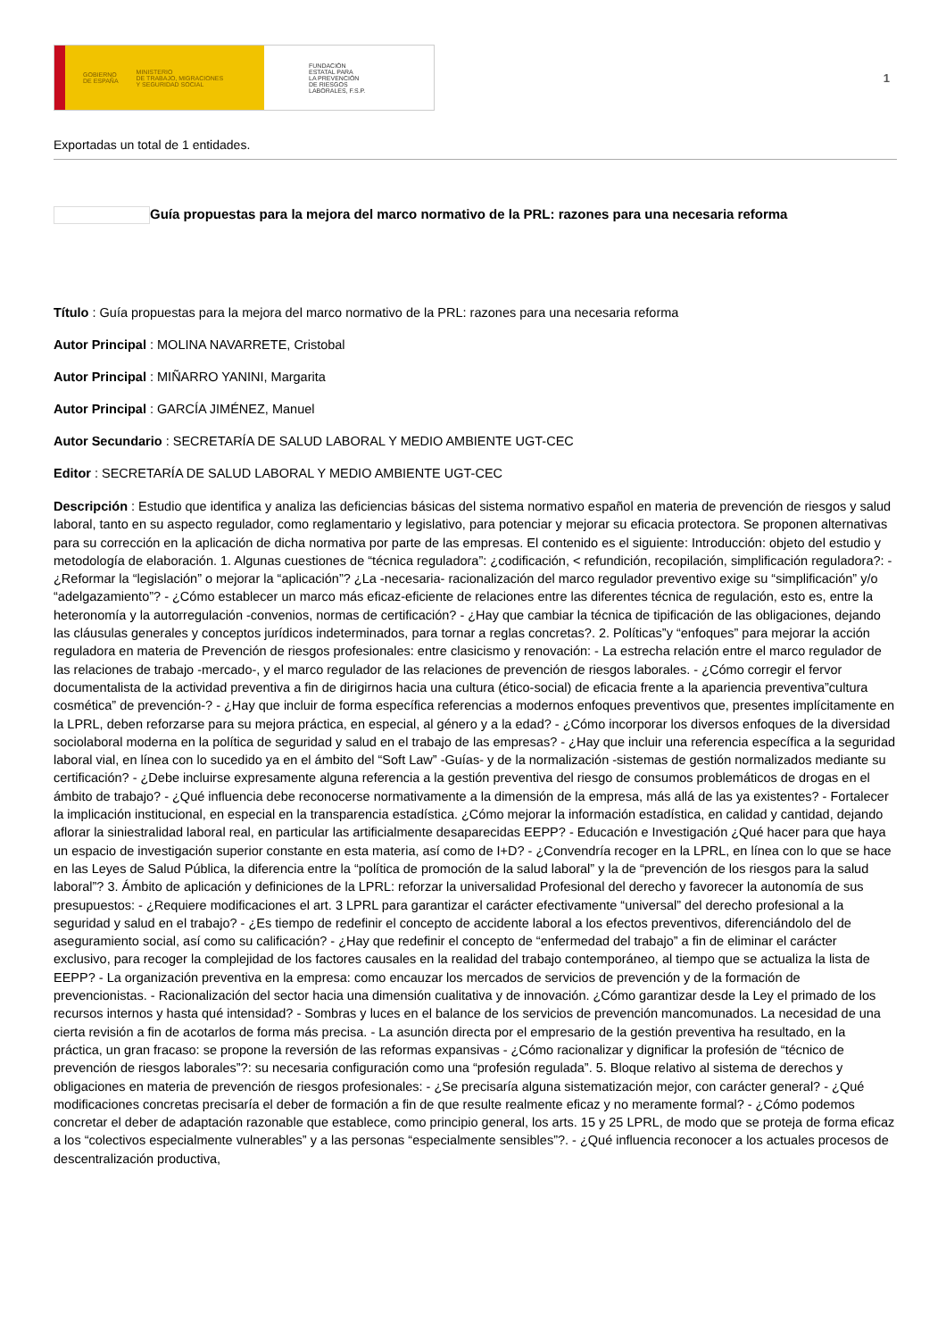GOBIERNO
DE ESPAÑA MINISTERIO
DE TRABAJO, MIGRACIONES
Y SEGURIDAD SOCIAL
FUNDACIÓN
ESTATAL PARA
LA PREVENCIÓN
DE RIESGOS
LABORALES, F.S.P.
1
Exportadas un total de 1 entidades.
Guía propuestas para la mejora del marco normativo de la PRL: razones para una necesaria reforma
Título : Guía propuestas para la mejora del marco normativo de la PRL: razones para una necesaria reforma
Autor Principal : MOLINA NAVARRETE, Cristobal
Autor Principal : MIÑARRO YANINI, Margarita
Autor Principal : GARCÍA JIMÉNEZ, Manuel
Autor Secundario : SECRETARÍA DE SALUD LABORAL Y MEDIO AMBIENTE UGT-CEC
Editor : SECRETARÍA DE SALUD LABORAL Y MEDIO AMBIENTE UGT-CEC
Descripción : Estudio que identifica y analiza las deficiencias básicas del sistema normativo español en materia de prevención de riesgos y salud laboral, tanto en su aspecto regulador, como reglamentario y legislativo, para potenciar y mejorar su eficacia protectora. Se proponen alternativas para su corrección en la aplicación de dicha normativa por parte de las empresas. El contenido es el siguiente: Introducción: objeto del estudio y metodología de elaboración. 1. Algunas cuestiones de “técnica reguladora”: ¿codificación, < refundición, recopilación, simplificación reguladora?: - ¿Reformar la “legislación” o mejorar la “aplicación”? ¿La -necesaria- racionalización del marco regulador preventivo exige su “simplificación” y/o “adelgazamiento”? - ¿Cómo establecer un marco más eficaz-eficiente de relaciones entre las diferentes técnica de regulación, esto es, entre la heteronomía y la autorregulación -convenios, normas de certificación? - ¿Hay que cambiar la técnica de tipificación de las obligaciones, dejando las cláusulas generales y conceptos jurídicos indeterminados, para tornar a reglas concretas?. 2. Políticas”y “enfoques” para mejorar la acción reguladora en materia de Prevención de riesgos profesionales: entre clasicismo y renovación: - La estrecha relación entre el marco regulador de las relaciones de trabajo -mercado-, y el marco regulador de las relaciones de prevención de riesgos laborales. - ¿Cómo corregir el fervor documentalista de la actividad preventiva a fin de dirigirnos hacia una cultura (ético-social) de eficacia frente a la apariencia preventiva”cultura cosmética” de prevención-? - ¿Hay que incluir de forma específica referencias a modernos enfoques preventivos que, presentes implícitamente en la LPRL, deben reforzarse para su mejora práctica, en especial, al género y a la edad? - ¿Cómo incorporar los diversos enfoques de la diversidad sociolaboral moderna en la política de seguridad y salud en el trabajo de las empresas? - ¿Hay que incluir una referencia específica a la seguridad laboral vial, en línea con lo sucedido ya en el ámbito del “Soft Law” -Guías- y de la normalización -sistemas de gestión normalizados mediante su certificación? - ¿Debe incluirse expresamente alguna referencia a la gestión preventiva del riesgo de consumos problemáticos de drogas en el ámbito de trabajo? - ¿Qué influencia debe reconocerse normativamente a la dimensión de la empresa, más allá de las ya existentes? - Fortalecer la implicación institucional, en especial en la transparencia estadística. ¿Cómo mejorar la información estadística, en calidad y cantidad, dejando aflorar la siniestralidad laboral real, en particular las artificialmente desaparecidas EEPP? - Educación e Investigación ¿Qué hacer para que haya un espacio de investigación superior constante en esta materia, así como de I+D? - ¿Convendría recoger en la LPRL, en línea con lo que se hace en las Leyes de Salud Pública, la diferencia entre la “política de promoción de la salud laboral” y la de “prevención de los riesgos para la salud laboral”? 3. Ámbito de aplicación y definiciones de la LPRL: reforzar la universalidad Profesional del derecho y favorecer la autonomía de sus presupuestos: - ¿Requiere modificaciones el art. 3 LPRL para garantizar el carácter efectivamente “universal” del derecho profesional a la seguridad y salud en el trabajo? - ¿Es tiempo de redefinir el concepto de accidente laboral a los efectos preventivos, diferenciándolo del de aseguramiento social, así como su calificación? - ¿Hay que redefinir el concepto de “enfermedad del trabajo” a fin de eliminar el carácter exclusivo, para recoger la complejidad de los factores causales en la realidad del trabajo contemporáneo, al tiempo que se actualiza la lista de EEPP? - La organización preventiva en la empresa: como encauzar los mercados de servicios de prevención y de la formación de prevencionistas. - Racionalización del sector hacia una dimensión cualitativa y de innovación. ¿Cómo garantizar desde la Ley el primado de los recursos internos y hasta qué intensidad? - Sombras y luces en el balance de los servicios de prevención mancomunados. La necesidad de una cierta revisión a fin de acotarlos de forma más precisa. - La asunción directa por el empresario de la gestión preventiva ha resultado, en la práctica, un gran fracaso: se propone la reversión de las reformas expansivas - ¿Cómo racionalizar y dignificar la profesión de “técnico de prevención de riesgos laborales”?: su necesaria configuración como una “profesión regulada”. 5. Bloque relativo al sistema de derechos y obligaciones en materia de prevención de riesgos profesionales: - ¿Se precisaría alguna sistematización mejor, con carácter general? - ¿Qué modificaciones concretas precisaría el deber de formación a fin de que resulte realmente eficaz y no meramente formal? - ¿Cómo podemos concretar el deber de adaptación razonable que establece, como principio general, los arts. 15 y 25 LPRL, de modo que se proteja de forma eficaz a los “colectivos especialmente vulnerables” y a las personas “especialmente sensibles”?. - ¿Qué influencia reconocer a los actuales procesos de descentralización productiva,